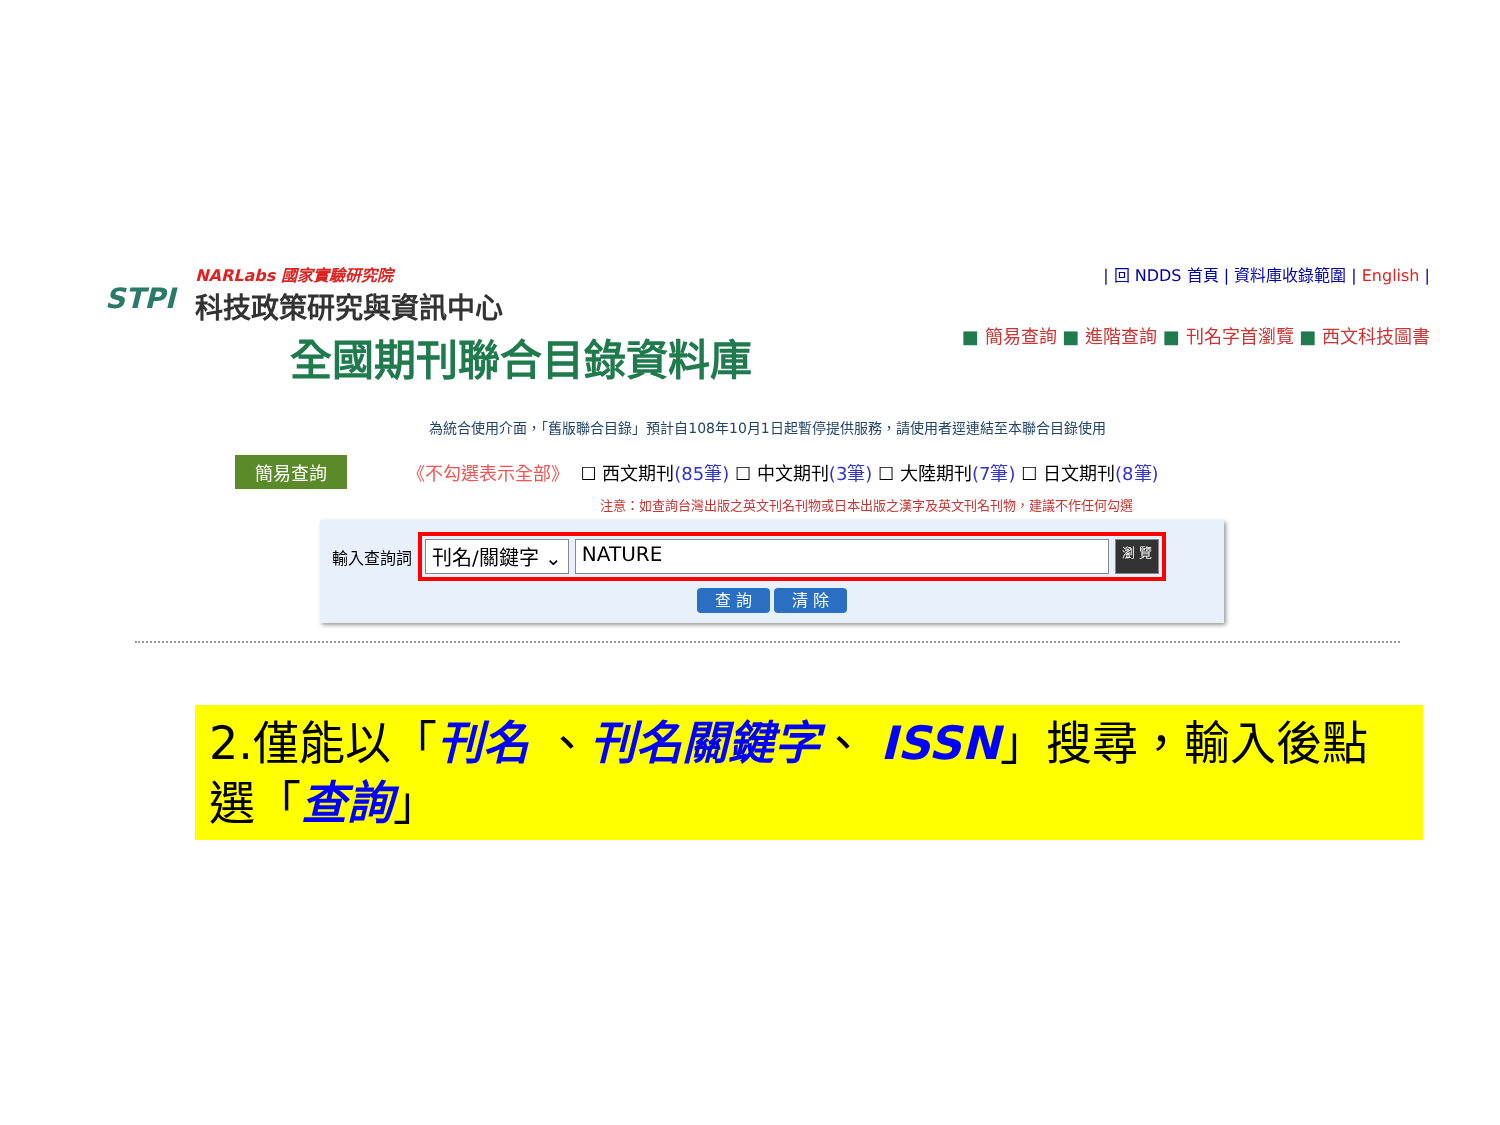STPI
NARLabs 國家實驗研究院
科技政策研究與資訊中心
全國期刊聯合目錄資料庫
| 回 NDDS 首頁 | 資料庫收錄範圍 | English |
■ 簡易查詢 ■ 進階查詢 ■ 刊名字首瀏覽 ■ 西文科技圖書
為統合使用介面，「舊版聯合目錄」預計自108年10月1日起暫停提供服務，請使用者逕連結至本聯合目錄使用
簡易查詢 《不勾選表示全部》 ☐ 西文期刊 (85筆) ☐ 中文期刊 (3筆) ☐ 大陸期刊 (7筆) ☐ 日文期刊 (8筆)
注意：如查詢台灣出版之英文刊名刊物或日本出版之漢字及英文刊名刊物，建議不作任何勾選
輸入查詢詞
刊名/關鍵字 ⌄ NATURE 瀏 覽
查 詢 清 除
2.僅能以「刊名 、刊名關鍵字、 ISSN」搜尋，輸入後點選「查詢」